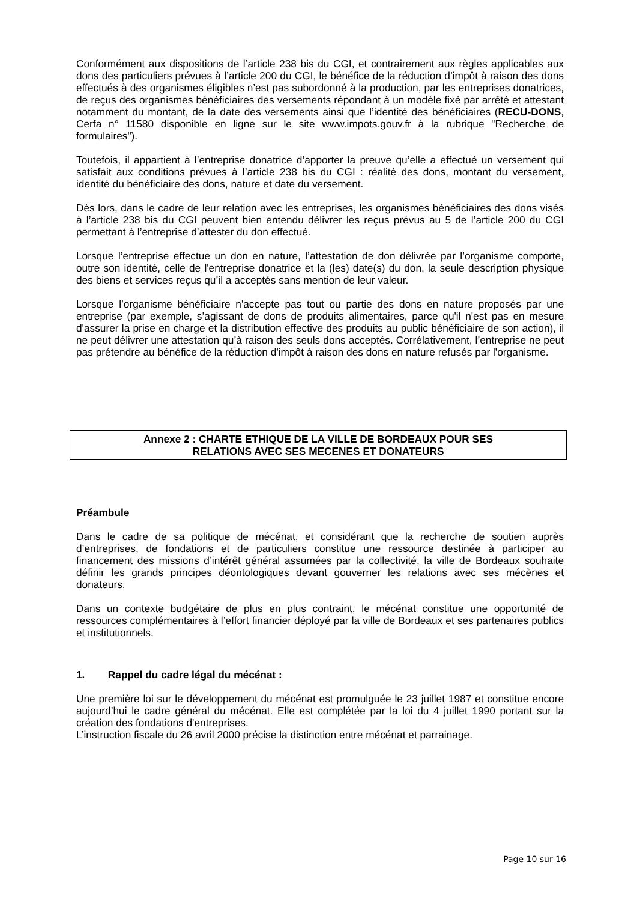Conformément aux dispositions de l’article 238 bis du CGI, et contrairement aux règles applicables aux dons des particuliers prévues à l’article 200 du CGI, le bénéfice de la réduction d’impôt à raison des dons effectués à des organismes éligibles n’est pas subordonné à la production, par les entreprises donatrices, de reçus des organismes bénéficiaires des versements répondant à un modèle fixé par arrêté et attestant notamment du montant, de la date des versements ainsi que l’identité des bénéficiaires (RECU-DONS, Cerfa n° 11580 disponible en ligne sur le site www.impots.gouv.fr à la rubrique "Recherche de formulaires").
Toutefois, il appartient à l’entreprise donatrice d’apporter la preuve qu’elle a effectué un versement qui satisfait aux conditions prévues à l’article 238 bis du CGI : réalité des dons, montant du versement, identité du bénéficiaire des dons, nature et date du versement.
Dès lors, dans le cadre de leur relation avec les entreprises, les organismes bénéficiaires des dons visés à l’article 238 bis du CGI peuvent bien entendu délivrer les reçus prévus au 5 de l’article 200 du CGI permettant à l’entreprise d’attester du don effectué.
Lorsque l’entreprise effectue un don en nature, l’attestation de don délivrée par l’organisme comporte, outre son identité, celle de l'entreprise donatrice et la (les) date(s) du don, la seule description physique des biens et services reçus qu’il a acceptés sans mention de leur valeur.
Lorsque l’organisme bénéficiaire n'accepte pas tout ou partie des dons en nature proposés par une entreprise (par exemple, s’agissant de dons de produits alimentaires, parce qu'il n'est pas en mesure d'assurer la prise en charge et la distribution effective des produits au public bénéficiaire de son action), il ne peut délivrer une attestation qu’à raison des seuls dons acceptés. Corrélativement, l’entreprise ne peut pas prétendre au bénéfice de la réduction d'impôt à raison des dons en nature refusés par l'organisme.
Annexe 2 : CHARTE ETHIQUE DE LA VILLE DE BORDEAUX POUR SES
RELATIONS AVEC SES MECENES ET DONATEURS
Préambule
Dans le cadre de sa politique de mécénat, et considérant que la recherche de soutien auprès d’entreprises, de fondations et de particuliers constitue une ressource destinée à participer au financement des missions d’intérêt général assumées par la collectivité, la ville de Bordeaux souhaite définir les grands principes déontologiques devant gouverner les relations avec ses mécènes et donateurs.
Dans un contexte budgétaire de plus en plus contraint, le mécénat constitue une opportunité de ressources complémentaires à l’effort financier déployé par la ville de Bordeaux et ses partenaires publics et institutionnels.
1. Rappel du cadre légal du mécénat :
Une première loi sur le développement du mécénat est promulguée le 23 juillet 1987 et constitue encore aujourd’hui le cadre général du mécénat. Elle est complétée par la loi du 4 juillet 1990 portant sur la création des fondations d'entreprises.
L’instruction fiscale du 26 avril 2000 précise la distinction entre mécénat et parrainage.
Page 10 sur 16